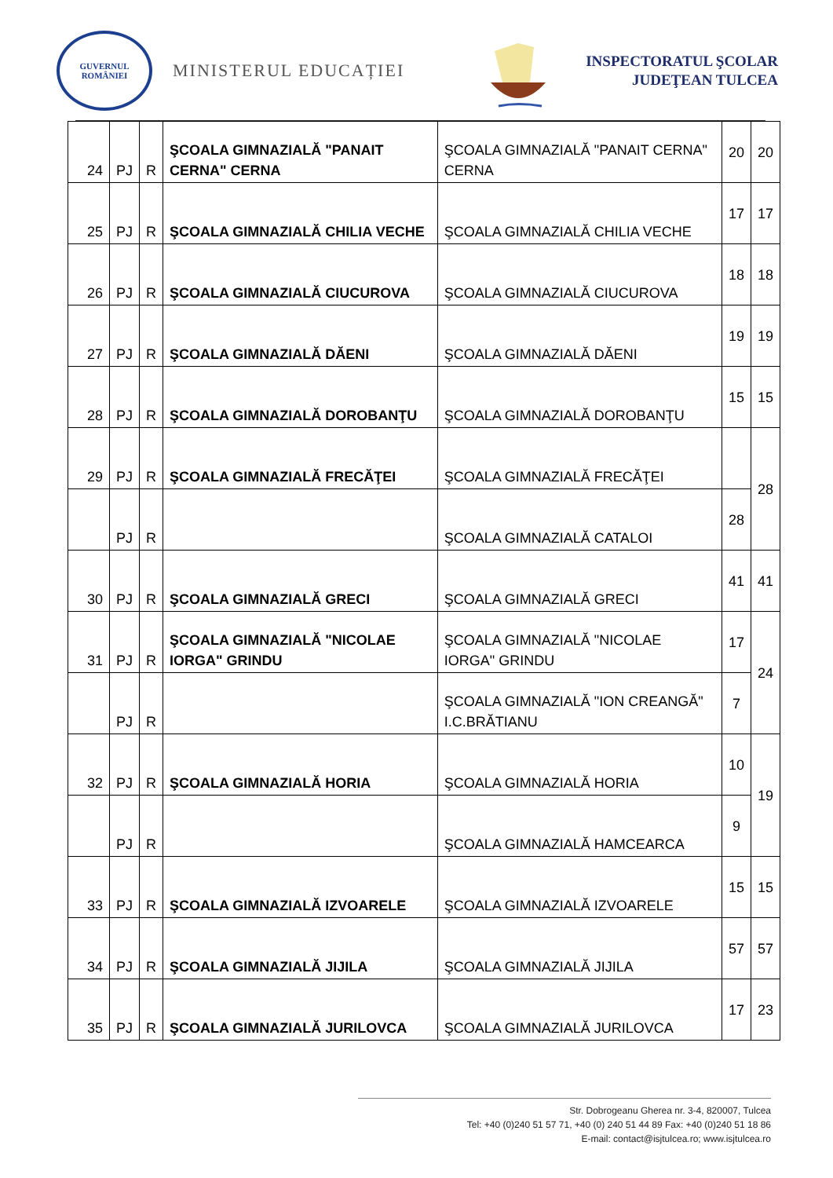GUVERNUL
ROMÂNIEI
MINISTERUL EDUCAȚIEI
INSPECTORATUL ŞCOLAR
JUDEŢEAN TULCEA
| 24 | PJ | R | ŞCOALA GIMNAZIALĂ "PANAIT CERNA" CERNA | ŞCOALA GIMNAZIALĂ "PANAIT CERNA" CERNA | 20 | 20 |
| 25 | PJ | R | ŞCOALA GIMNAZIALĂ CHILIA VECHE | ŞCOALA GIMNAZIALĂ CHILIA VECHE | 17 | 17 |
| 26 | PJ | R | ŞCOALA GIMNAZIALĂ CIUCUROVA | ŞCOALA GIMNAZIALĂ CIUCUROVA | 18 | 18 |
| 27 | PJ | R | ŞCOALA GIMNAZIALĂ DĂENI | ŞCOALA GIMNAZIALĂ DĂENI | 19 | 19 |
| 28 | PJ | R | ŞCOALA GIMNAZIALĂ DOROBANŢU | ŞCOALA GIMNAZIALĂ DOROBANŢU | 15 | 15 |
| 29 | PJ | R | ŞCOALA GIMNAZIALĂ FRECĂŢEI | ŞCOALA GIMNAZIALĂ FRECĂŢEI | | 28 |
| | PJ | R | | ŞCOALA GIMNAZIALĂ CATALOI | 28 | |
| 30 | PJ | R | ŞCOALA GIMNAZIALĂ GRECI | ŞCOALA GIMNAZIALĂ GRECI | 41 | 41 |
| 31 | PJ | R | ŞCOALA GIMNAZIALĂ "NICOLAE IORGA" GRINDU | ŞCOALA GIMNAZIALĂ "NICOLAE IORGA" GRINDU | 17 | 24 |
| | PJ | R | | ŞCOALA GIMNAZIALĂ "ION CREANGĂ" I.C.BRĂTIANU | 7 | |
| 32 | PJ | R | ŞCOALA GIMNAZIALĂ HORIA | ŞCOALA GIMNAZIALĂ HORIA | 10 | 19 |
| | PJ | R | | ŞCOALA GIMNAZIALĂ HAMCEARCA | 9 | |
| 33 | PJ | R | ŞCOALA GIMNAZIALĂ IZVOARELE | ŞCOALA GIMNAZIALĂ IZVOARELE | 15 | 15 |
| 34 | PJ | R | ŞCOALA GIMNAZIALĂ JIJILA | ŞCOALA GIMNAZIALĂ JIJILA | 57 | 57 |
| 35 | PJ | R | ŞCOALA GIMNAZIALĂ JURILOVCA | ŞCOALA GIMNAZIALĂ JURILOVCA | 17 | 23 |
Str. Dobrogeanu Gherea nr. 3-4, 820007, Tulcea
Tel: +40 (0)240 51 57 71, +40 (0) 240 51 44 89 Fax: +40 (0)240 51 18 86
E-mail: contact@isjtulcea.ro; www.isjtulcea.ro